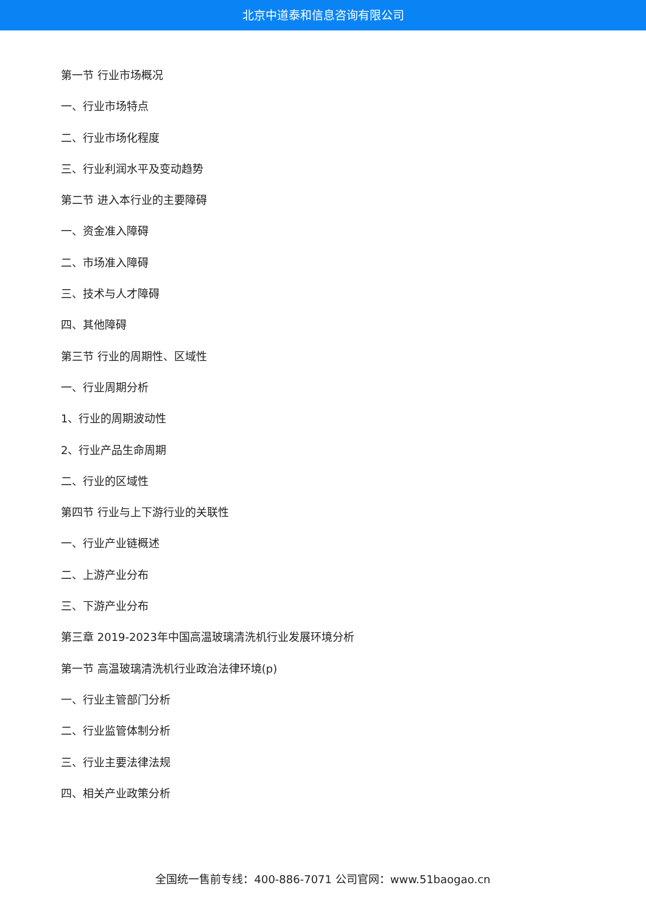北京中道泰和信息咨询有限公司
第一节 行业市场概况
一、行业市场特点
二、行业市场化程度
三、行业利润水平及变动趋势
第二节 进入本行业的主要障碍
一、资金准入障碍
二、市场准入障碍
三、技术与人才障碍
四、其他障碍
第三节 行业的周期性、区域性
一、行业周期分析
1、行业的周期波动性
2、行业产品生命周期
二、行业的区域性
第四节 行业与上下游行业的关联性
一、行业产业链概述
二、上游产业分布
三、下游产业分布
第三章 2019-2023年中国高温玻璃清洗机行业发展环境分析
第一节 高温玻璃清洗机行业政治法律环境(p)
一、行业主管部门分析
二、行业监管体制分析
三、行业主要法律法规
四、相关产业政策分析
全国统一售前专线：400-886-7071 公司官网：www.51baogao.cn